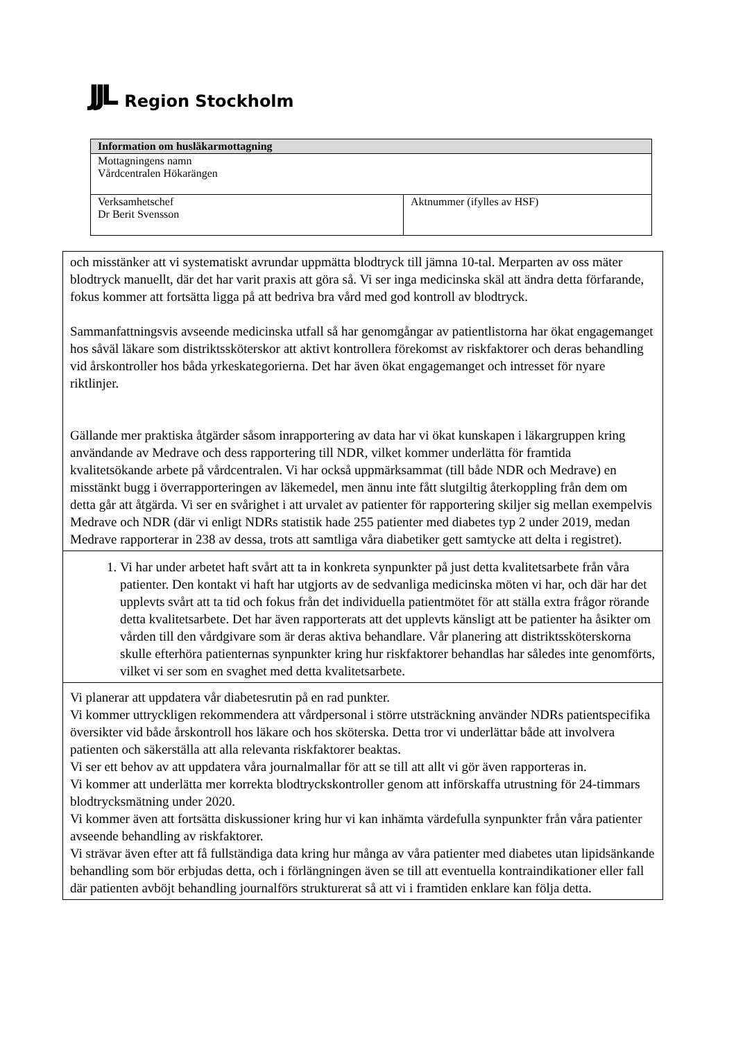JJL Region Stockholm
| Information om husläkarmottagning | |
| --- | --- |
| Mottagningens namn Vårdcentralen Hökarängen | |
| Verksamhetschef Dr Berit Svensson | Aktnummer (ifylles av HSF) |
| och misstänker att vi systematiskt avrundar uppmätta blodtryck till jämna 10-tal. Merparten av oss mäter blodtryck manuellt, där det har varit praxis att göra så. Vi ser inga medicinska skäl att ändra detta förfarande, fokus kommer att fortsätta ligga på att bedriva bra vård med god kontroll av blodtryck. Sammanfattningsvis avseende medicinska utfall så har genomgångar av patientlistorna har ökat engagemanget hos såväl läkare som distriktssköterskor att aktivt kontrollera förekomst av riskfaktorer och deras behandling vid årskontroller hos båda yrkeskategorierna. Det har även ökat engagemanget och intresset för nyare riktlinjer. Gällande mer praktiska åtgärder såsom inrapportering av data har vi ökat kunskapen i läkargruppen kring användande av Medrave och dess rapportering till NDR, vilket kommer underlätta för framtida kvalitetsökande arbete på vårdcentralen. Vi har också uppmärksammat (till både NDR och Medrave) en misstänkt bugg i överrapporteringen av läkemedel, men ännu inte fått slutgiltig återkoppling från dem om detta går att åtgärda. Vi ser en svårighet i att urvalet av patienter för rapportering skiljer sig mellan exempelvis Medrave och NDR (där vi enligt NDRs statistik hade 255 patienter med diabetes typ 2 under 2019, medan Medrave rapporterar in 238 av dessa, trots att samtliga våra diabetiker gett samtycke att delta i registret). |
| 1. Vi har under arbetet haft svårt att ta in konkreta synpunkter på just detta kvalitetsarbete från våra patienter. Den kontakt vi haft har utgjorts av de sedvanliga medicinska möten vi har, och där har det upplevts svårt att ta tid och fokus från det individuella patientmötet för att ställa extra frågor rörande detta kvalitetsarbete. Det har även rapporterats att det upplevts känsligt att be patienter ha åsikter om vården till den vårdgivare som är deras aktiva behandlare. Vår planering att distriktssköterskorna skulle efterhöra patienternas synpunkter kring hur riskfaktorer behandlas har således inte genomförts, vilket vi ser som en svaghet med detta kvalitetsarbete. |
| Vi planerar att uppdatera vår diabetesrutin på en rad punkter. Vi kommer uttryckligen rekommendera att vårdpersonal i större utsträckning använder NDRs patientspecifika översikter vid både årskontroll hos läkare och hos sköterska. Detta tror vi underlättar både att involvera patienten och säkerställa att alla relevanta riskfaktorer beaktas. Vi ser ett behov av att uppdatera våra journalmallar för att se till att allt vi gör även rapporteras in. Vi kommer att underlätta mer korrekta blodtryckskontroller genom att införskaffa utrustning för 24-timmars blodtrycksmätning under 2020. Vi kommer även att fortsätta diskussioner kring hur vi kan inhämta värdefulla synpunkter från våra patienter avseende behandling av riskfaktorer. Vi strävar även efter att få fullständiga data kring hur många av våra patienter med diabetes utan lipidsänkande behandling som bör erbjudas detta, och i förlängningen även se till att eventuella kontraindikationer eller fall där patienten avböjt behandling journalförs strukturerat så att vi i framtiden enklare kan följa detta. |